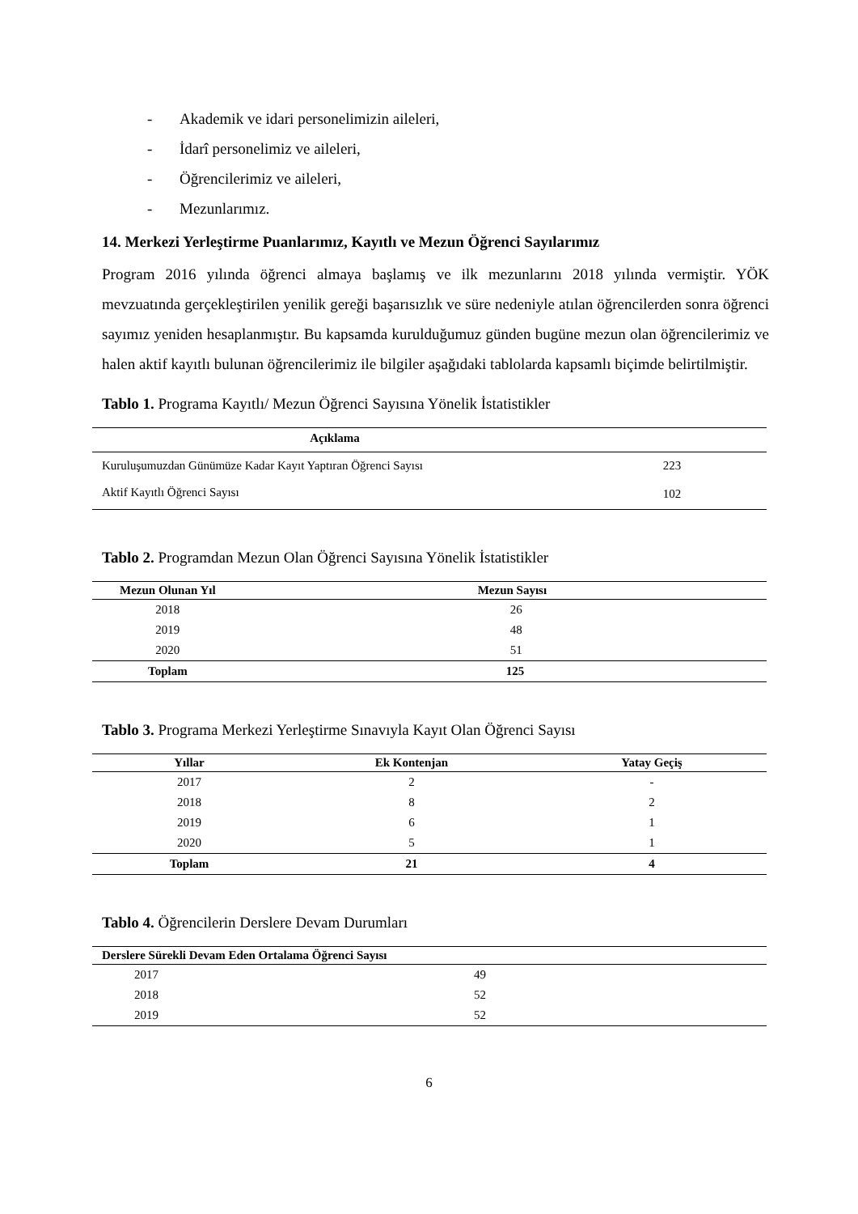- Akademik ve idari personelimizin aileleri,
- İdarî personelimiz ve aileleri,
- Öğrencilerimiz ve aileleri,
- Mezunlarımız.
14. Merkezi Yerleştirme Puanlarımız, Kayıtlı ve Mezun Öğrenci Sayılarımız
Program 2016 yılında öğrenci almaya başlamış ve ilk mezunlarını 2018 yılında vermiştir. YÖK mevzuatında gerçekleştirilen yenilik gereği başarısızlık ve süre nedeniyle atılan öğrencilerden sonra öğrenci sayımız yeniden hesaplanmıştır. Bu kapsamda kurulduğumuz günden bugüne mezun olan öğrencilerimiz ve halen aktif kayıtlı bulunan öğrencilerimiz ile bilgiler aşağıdaki tablolarda kapsamlı biçimde belirtilmiştir.
Tablo 1. Programa Kayıtlı/ Mezun Öğrenci Sayısına Yönelik İstatistikler
| Açıklama | |
| --- | --- |
| Kuruluşumuzdan Günümüze Kadar Kayıt Yaptıran Öğrenci Sayısı | 223 |
| Aktif Kayıtlı Öğrenci Sayısı | 102 |
Tablo 2. Programdan Mezun Olan Öğrenci Sayısına Yönelik İstatistikler
| Mezun Olunan Yıl | Mezun Sayısı |
| --- | --- |
| 2018 | 26 |
| 2019 | 48 |
| 2020 | 51 |
| Toplam | 125 |
Tablo 3. Programa Merkezi Yerleştirme Sınavıyla Kayıt Olan Öğrenci Sayısı
| Yıllar | Ek Kontenjan | Yatay Geçiş |
| --- | --- | --- |
| 2017 | 2 | - |
| 2018 | 8 | 2 |
| 2019 | 6 | 1 |
| 2020 | 5 | 1 |
| Toplam | 21 | 4 |
Tablo 4. Öğrencilerin Derslere Devam Durumları
| Derslere Sürekli Devam Eden Ortalama Öğrenci Sayısı | |
| --- | --- |
| 2017 | 49 |
| 2018 | 52 |
| 2019 | 52 |
6